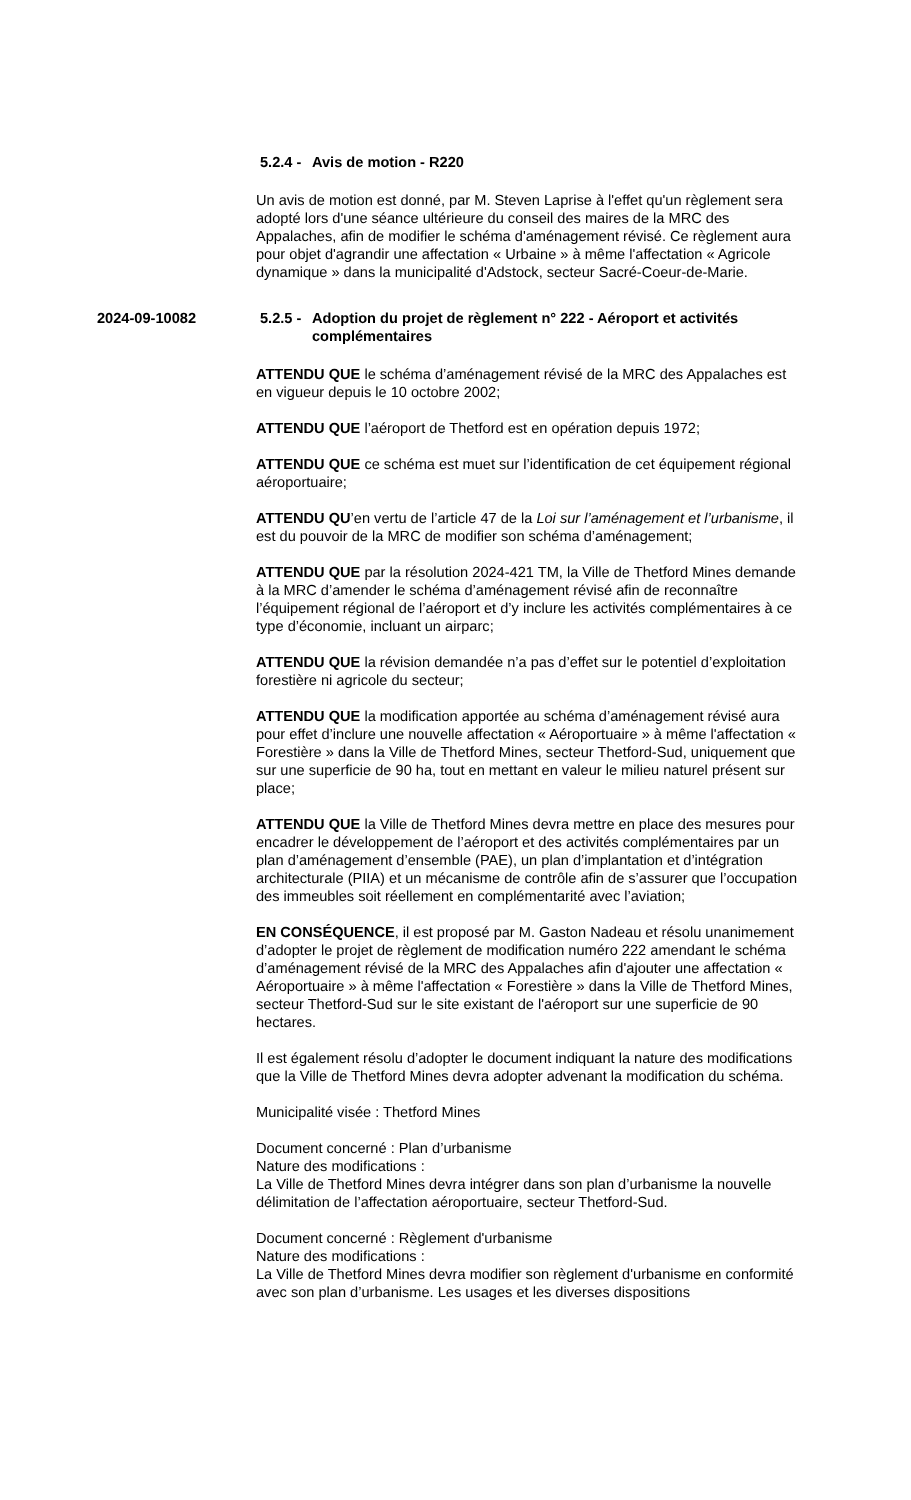5.2.4 - Avis de motion - R220
Un avis de motion est donné, par M. Steven Laprise à l'effet qu'un règlement sera adopté lors d'une séance ultérieure du conseil des maires de la MRC des Appalaches, afin de modifier le schéma d'aménagement révisé. Ce règlement aura pour objet d'agrandir une affectation « Urbaine » à même l'affectation « Agricole dynamique » dans la municipalité d'Adstock, secteur Sacré-Coeur-de-Marie.
2024-09-10082 5.2.5 - Adoption du projet de règlement n° 222 - Aéroport et activités complémentaires
ATTENDU QUE le schéma d’aménagement révisé de la MRC des Appalaches est en vigueur depuis le 10 octobre 2002;
ATTENDU QUE l’aéroport de Thetford est en opération depuis 1972;
ATTENDU QUE ce schéma est muet sur l’identification de cet équipement régional aéroportuaire;
ATTENDU QU’en vertu de l’article 47 de la Loi sur l’aménagement et l’urbanisme, il est du pouvoir de la MRC de modifier son schéma d’aménagement;
ATTENDU QUE par la résolution 2024-421 TM, la Ville de Thetford Mines demande à la MRC d’amender le schéma d’aménagement révisé afin de reconnaître l’équipement régional de l’aéroport et d’y inclure les activités complémentaires à ce type d’économie, incluant un airparc;
ATTENDU QUE la révision demandée n’a pas d’effet sur le potentiel d’exploitation forestière ni agricole du secteur;
ATTENDU QUE la modification apportée au schéma d’aménagement révisé aura pour effet d’inclure une nouvelle affectation « Aéroportuaire » à même l'affectation « Forestière » dans la Ville de Thetford Mines, secteur Thetford-Sud, uniquement que sur une superficie de 90 ha, tout en mettant en valeur le milieu naturel présent sur place;
ATTENDU QUE la Ville de Thetford Mines devra mettre en place des mesures pour encadrer le développement de l’aéroport et des activités complémentaires par un plan d’aménagement d’ensemble (PAE), un plan d’implantation et d’intégration architecturale (PIIA) et un mécanisme de contrôle afin de s’assurer que l’occupation des immeubles soit réellement en complémentarité avec l’aviation;
EN CONSÉQUENCE, il est proposé par M. Gaston Nadeau et résolu unanimement d’adopter le projet de règlement de modification numéro 222 amendant le schéma d’aménagement révisé de la MRC des Appalaches afin d'ajouter une affectation « Aéroportuaire » à même l'affectation « Forestière » dans la Ville de Thetford Mines, secteur Thetford-Sud sur le site existant de l'aéroport sur une superficie de 90 hectares.
Il est également résolu d’adopter le document indiquant la nature des modifications que la Ville de Thetford Mines devra adopter advenant la modification du schéma.
Municipalité visée : Thetford Mines
Document concerné : Plan d’urbanisme
Nature des modifications :
La Ville de Thetford Mines devra intégrer dans son plan d’urbanisme la nouvelle délimitation de l’affectation aéroportuaire, secteur Thetford-Sud.
Document concerné : Règlement d'urbanisme
Nature des modifications :
La Ville de Thetford Mines devra modifier son règlement d'urbanisme en conformité avec son plan d’urbanisme. Les usages et les diverses dispositions